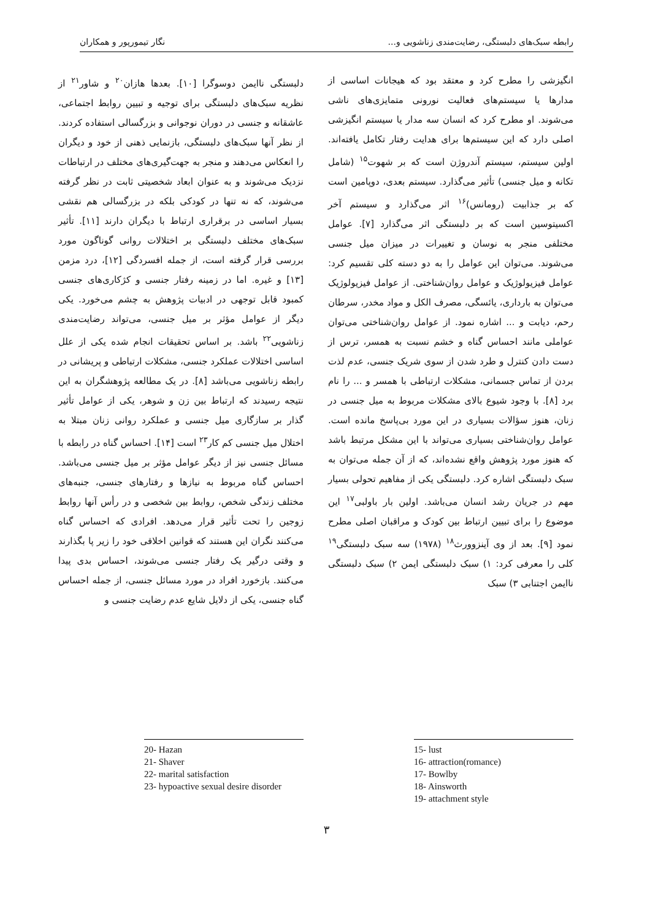رابطه سبک‌های دلبستگی، رضایت‌مندی زناشویی و... نگار تیمورپور و همکاران
انگیزشی را مطرح کرد و معتقد بود که هیجانات اساسی از مدارها یا سیستم‌های فعالیت نورونی متمایزی‌های ناشی می‌شوند. او مطرح کرد که انسان سه مدار یا سیستم انگیزشی اصلی دارد که این سیستم‌ها برای هدایت رفتار تکامل یافته‌اند. اولین سیستم، سیستم آندروژن است که بر شهوت<sup>۱۵</sup> (شامل تکانه و میل جنسی) تأثیر می‌گذارد. سیستم بعدی، دوپامین است که بر جذابیت (رومانس)<sup>۱۶</sup> اثر می‌گذارد و سیستم آخر اکسیتوسین است که بر دلبستگی اثر می‌گذارد [۷]. عوامل مختلفی منجر به نوسان و تغییرات در میزان میل جنسی می‌شوند. می‌توان این عوامل را به دو دسته کلی تقسیم کرد: عوامل فیزیولوژیک و عوامل روان‌شناختی. از عوامل فیزیولوژیک می‌توان به بارداری، یائسگی، مصرف الکل و مواد مخدر، سرطان رحم، دیابت و ... اشاره نمود. از عوامل روان‌شناختی می‌توان عواملی مانند احساس گناه و خشم نسبت به همسر، ترس از دست دادن کنترل و طرد شدن از سوی شریک جنسی، عدم لذت بردن از تماس جسمانی، مشکلات ارتباطی با همسر و ... را نام برد [۸]. با وجود شیوع بالای مشکلات مربوط به میل جنسی در زنان، هنوز سؤالات بسیاری در این مورد بی‌پاسخ مانده است. عوامل روان‌شناختی بسیاری می‌تواند با این مشکل مرتبط باشد که هنوز مورد پژوهش واقع نشده‌اند، که از آن جمله می‌توان به سبک دلبستگی اشاره کرد. دلبستگی یکی از مفاهیم تحولی بسیار مهم در جریان رشد انسان می‌باشد. اولین بار باولبی<sup>۱۷</sup> این موضوع را برای تبیین ارتباط بین کودک و مراقبان اصلی مطرح نمود [۹]. بعد از وی آینزوورث<sup>۱۸</sup> (۱۹۷۸) سه سبک دلبستگی<sup>۱۹</sup> کلی را معرفی کرد: ۱) سبک دلبستگی ایمن ۲) سبک دلبستگی ناایمن اجتنابی ۳) سبک
15- lust
16- attraction(romance)
17- Bowlby
18- Ainsworth
19- attachment style
دلبستگی ناایمن دوسوگرا [۱۰]. بعدها هازان<sup>۲۰</sup> و شاور<sup>۲۱</sup> از نظریه سبک‌های دلبستگی برای توجیه و تبیین روابط اجتماعی، عاشقانه و جنسی در دوران نوجوانی و بزرگسالی استفاده کردند. از نظر آنها سبک‌های دلبستگی، بازنمایی ذهنی از خود و دیگران را انعکاس می‌دهند و منجر به جهت‌گیری‌های مختلف در ارتباطات نزدیک می‌شوند و به عنوان ابعاد شخصیتی ثابت در نظر گرفته می‌شوند، که نه تنها در کودکی بلکه در بزرگسالی هم نقشی بسیار اساسی در برقراری ارتباط با دیگران دارند [۱۱]. تأثیر سبک‌های مختلف دلبستگی بر اختلالات روانی گوناگون مورد بررسی قرار گرفته است، از جمله افسردگی [۱۲]، درد مزمن [۱۳] و غیره. اما در زمینه رفتار جنسی و کژکاری‌های جنسی کمبود قابل توجهی در ادبیات پژوهش به چشم می‌خورد. یکی دیگر از عوامل مؤثر بر میل جنسی، می‌تواند رضایت‌مندی زناشویی<sup>۲۲</sup> باشد. بر اساس تحقیقات انجام شده یکی از علل اساسی اختلالات عملکرد جنسی، مشکلات ارتباطی و پریشانی در رابطه زناشویی می‌باشد [۸]. در یک مطالعه پژوهشگران به این نتیجه رسیدند که ارتباط بین زن و شوهر، یکی از عوامل تأثیر گذار بر سازگاری میل جنسی و عملکرد روانی زنان مبتلا به اختلال میل جنسی کم کار<sup>۲۳</sup> است [۱۴]. احساس گناه در رابطه با مسائل جنسی نیز از دیگر عوامل مؤثر بر میل جنسی می‌باشد. احساس گناه مربوط به نیازها و رفتارهای جنسی، جنبه‌های مختلف زندگی شخص، روابط بین شخصی و در رأس آنها روابط زوجین را تحت تأثیر قرار می‌دهد. افرادی که احساس گناه می‌کنند نگران این هستند که قوانین اخلاقی خود را زیر پا بگذارند و وقتی درگیر یک رفتار جنسی می‌شوند، احساس بدی پیدا می‌کنند. بازخورد افراد در مورد مسائل جنسی، از جمله احساس گناه جنسی، یکی از دلایل شایع عدم رضایت جنسی و
20- Hazan
21- Shaver
22- marital satisfaction
23- hypoactive sexual desire disorder
۳